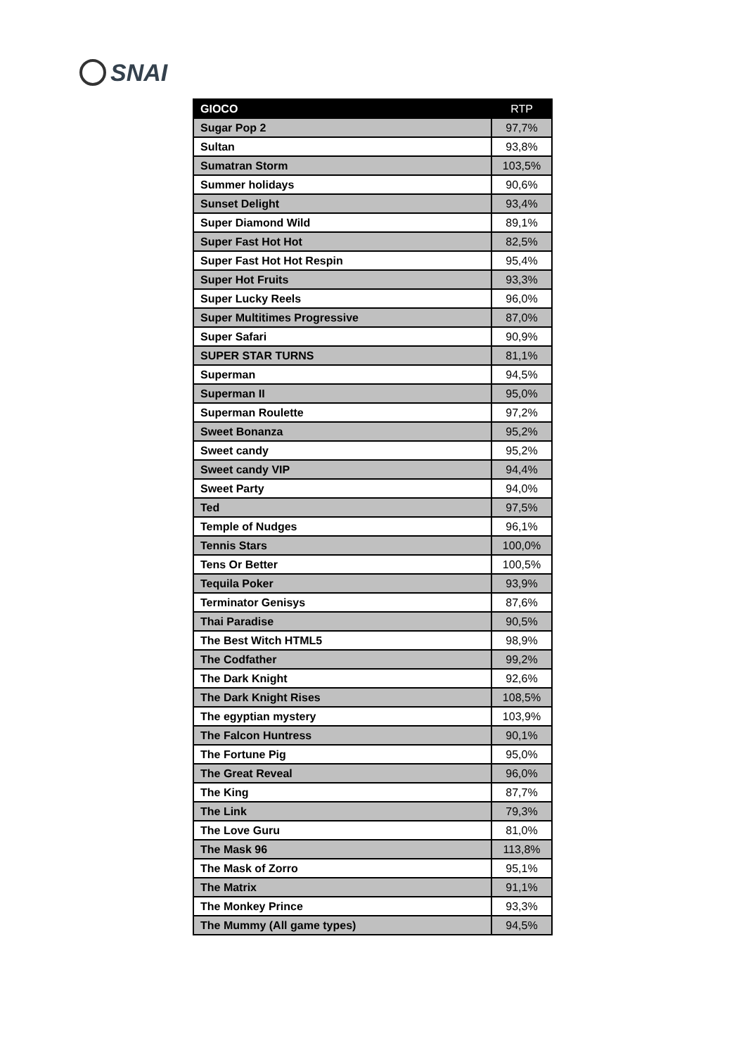SNAI
| GIOCO | RTP |
| --- | --- |
| Sugar Pop 2 | 97,7% |
| Sultan | 93,8% |
| Sumatran Storm | 103,5% |
| Summer holidays | 90,6% |
| Sunset Delight | 93,4% |
| Super Diamond Wild | 89,1% |
| Super Fast Hot Hot | 82,5% |
| Super Fast Hot Hot Respin | 95,4% |
| Super Hot Fruits | 93,3% |
| Super Lucky Reels | 96,0% |
| Super Multitimes Progressive | 87,0% |
| Super Safari | 90,9% |
| SUPER STAR TURNS | 81,1% |
| Superman | 94,5% |
| Superman II | 95,0% |
| Superman Roulette | 97,2% |
| Sweet Bonanza | 95,2% |
| Sweet candy | 95,2% |
| Sweet candy VIP | 94,4% |
| Sweet Party | 94,0% |
| Ted | 97,5% |
| Temple of Nudges | 96,1% |
| Tennis Stars | 100,0% |
| Tens Or Better | 100,5% |
| Tequila Poker | 93,9% |
| Terminator Genisys | 87,6% |
| Thai Paradise | 90,5% |
| The Best Witch HTML5 | 98,9% |
| The Codfather | 99,2% |
| The Dark Knight | 92,6% |
| The Dark Knight Rises | 108,5% |
| The egyptian mystery | 103,9% |
| The Falcon Huntress | 90,1% |
| The Fortune Pig | 95,0% |
| The Great Reveal | 96,0% |
| The King | 87,7% |
| The Link | 79,3% |
| The Love Guru | 81,0% |
| The Mask 96 | 113,8% |
| The Mask of Zorro | 95,1% |
| The Matrix | 91,1% |
| The Monkey Prince | 93,3% |
| The Mummy (All game types) | 94,5% |